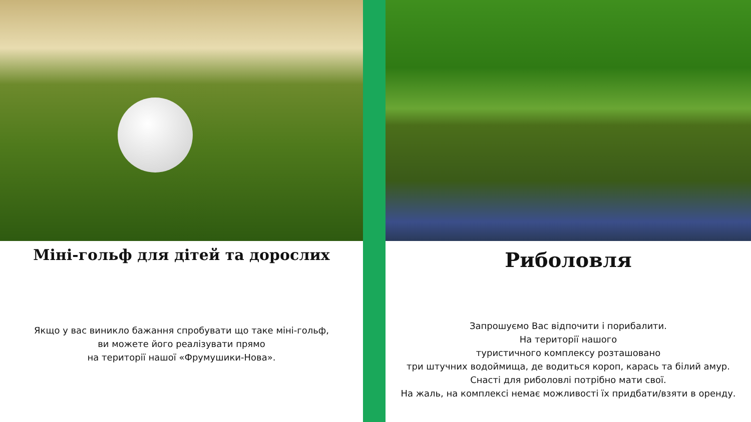Міні-гольф для дітей та дорослих
Якщо у вас виникло бажання спробувати що таке міні-гольф,
ви можете його реалізувати прямо
на території нашої «Фрумушики-Нова».
Риболовля
Запрошуємо Вас відпочити і порибалити.
На території нашого
туристичного комплексу розташовано
три штучних водоймища, де водиться короп, карась та білий амур.
Снасті для риболовлі потрібно мати свої.
На жаль, на комплексі немає можливості їх придбати/взяти в оренду.